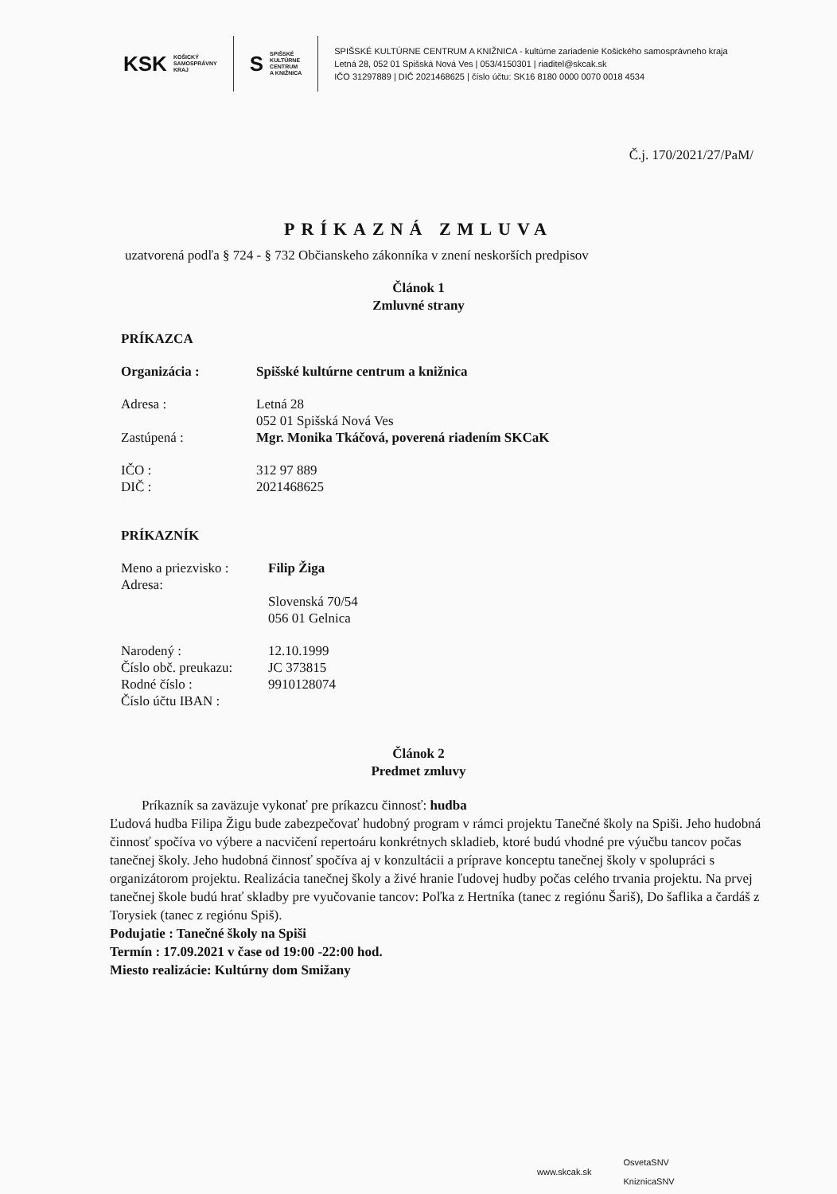KSK
KOŠICKÝ
SAMOSPRÁVNY
KRAJ
S
SPIŠSKÉ
KULTÚRNE
CENTRUM
A KNIŽNICA
SPIŠSKÉ KULTÚRNE CENTRUM A KNIŽNICA - kultúrne zariadenie Košického samosprávneho kraja
Letná 28, 052 01 Spišská Nová Ves | 053/4150301 | riaditel@skcak.sk
IČO 31297889 | DIČ 2021468625 | číslo účtu: SK16 8180 0000 0070 0018 4534
Č.j. 170/2021/27/PaM/
PRÍKAZNÁ ZMLUVA
uzatvorená podľa § 724 - § 732 Občianskeho zákonníka v znení neskorších predpisov
Článok 1
Zmluvné strany
PRÍKAZCA
Organizácia : Spišské kultúrne centrum a knižnica
Adresa : Letná 28
052 01 Spišská Nová Ves
Zastúpená : Mgr. Monika Tkáčová, poverená riadením SKCaK
IČO : 312 97 889
DIČ : 2021468625
PRÍKAZNÍK
Meno a priezvisko : Filip Žiga
Adresa:
Slovenská 70/54
056 01 Gelnica
Narodený : 12.10.1999
Číslo obč. preukazu: JC 373815
Rodné číslo : 9910128074
Číslo účtu IBAN :
Článok 2
Predmet zmluvy
Príkazník sa zaväzuje vykonať pre príkazcu činnosť: hudba
Ľudová hudba Filipa Žigu bude zabezpečovať hudobný program v rámci projektu Tanečné školy na Spiši. Jeho hudobná činnosť spočíva vo výbere a nacvičení repertoáru konkrétnych skladieb, ktoré budú vhodné pre výučbu tancov počas tanečnej školy. Jeho hudobná činnosť spočíva aj v konzultácii a príprave konceptu tanečnej školy v spolupráci s organizátorom projektu. Realizácia tanečnej školy a živé hranie ľudovej hudby počas celého trvania projektu. Na prvej tanečnej škole budú hrať skladby pre vyučovanie tancov: Poľka z Hertníka (tanec z regiónu Šariš), Do šaflika a čardáš z Torysiek (tanec z regiónu Spiš).
Podujatie : Tanečné školy na Spiši
Termín : 17.09.2021 v čase od 19:00 -22:00 hod.
Miesto realizácie: Kultúrny dom Smižany
www.skcak.sk OsvetaSNV
KniznicaSNV